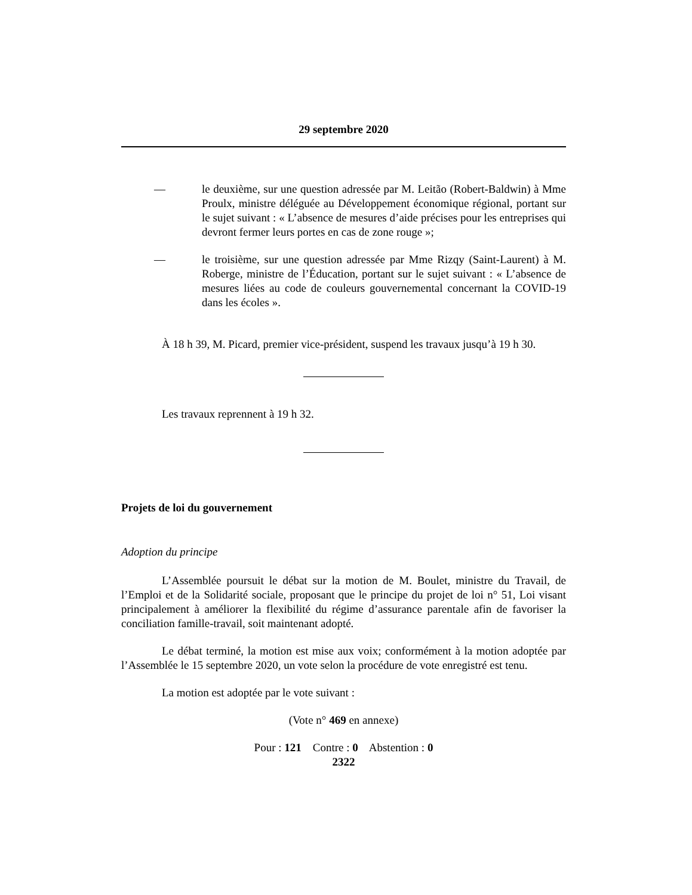29 septembre 2020
— le deuxième, sur une question adressée par M. Leitão (Robert-Baldwin) à Mme Proulx, ministre déléguée au Développement économique régional, portant sur le sujet suivant : « L’absence de mesures d’aide précises pour les entreprises qui devront fermer leurs portes en cas de zone rouge »;
— le troisième, sur une question adressée par Mme Rizqy (Saint-Laurent) à M. Roberge, ministre de l’Éducation, portant sur le sujet suivant : « L’absence de mesures liées au code de couleurs gouvernemental concernant la COVID-19 dans les écoles ».
À 18 h 39, M. Picard, premier vice-président, suspend les travaux jusqu’à 19 h 30.
Les travaux reprennent à 19 h 32.
Projets de loi du gouvernement
Adoption du principe
L’Assemblée poursuit le débat sur la motion de M. Boulet, ministre du Travail, de l’Emploi et de la Solidarité sociale, proposant que le principe du projet de loi n° 51, Loi visant principalement à améliorer la flexibilité du régime d’assurance parentale afin de favoriser la conciliation famille-travail, soit maintenant adopté.
Le débat terminé, la motion est mise aux voix; conformément à la motion adoptée par l’Assemblée le 15 septembre 2020, un vote selon la procédure de vote enregistré est tenu.
La motion est adoptée par le vote suivant :
(Vote n° 469 en annexe)
Pour : 121 Contre : 0 Abstention : 0
2322